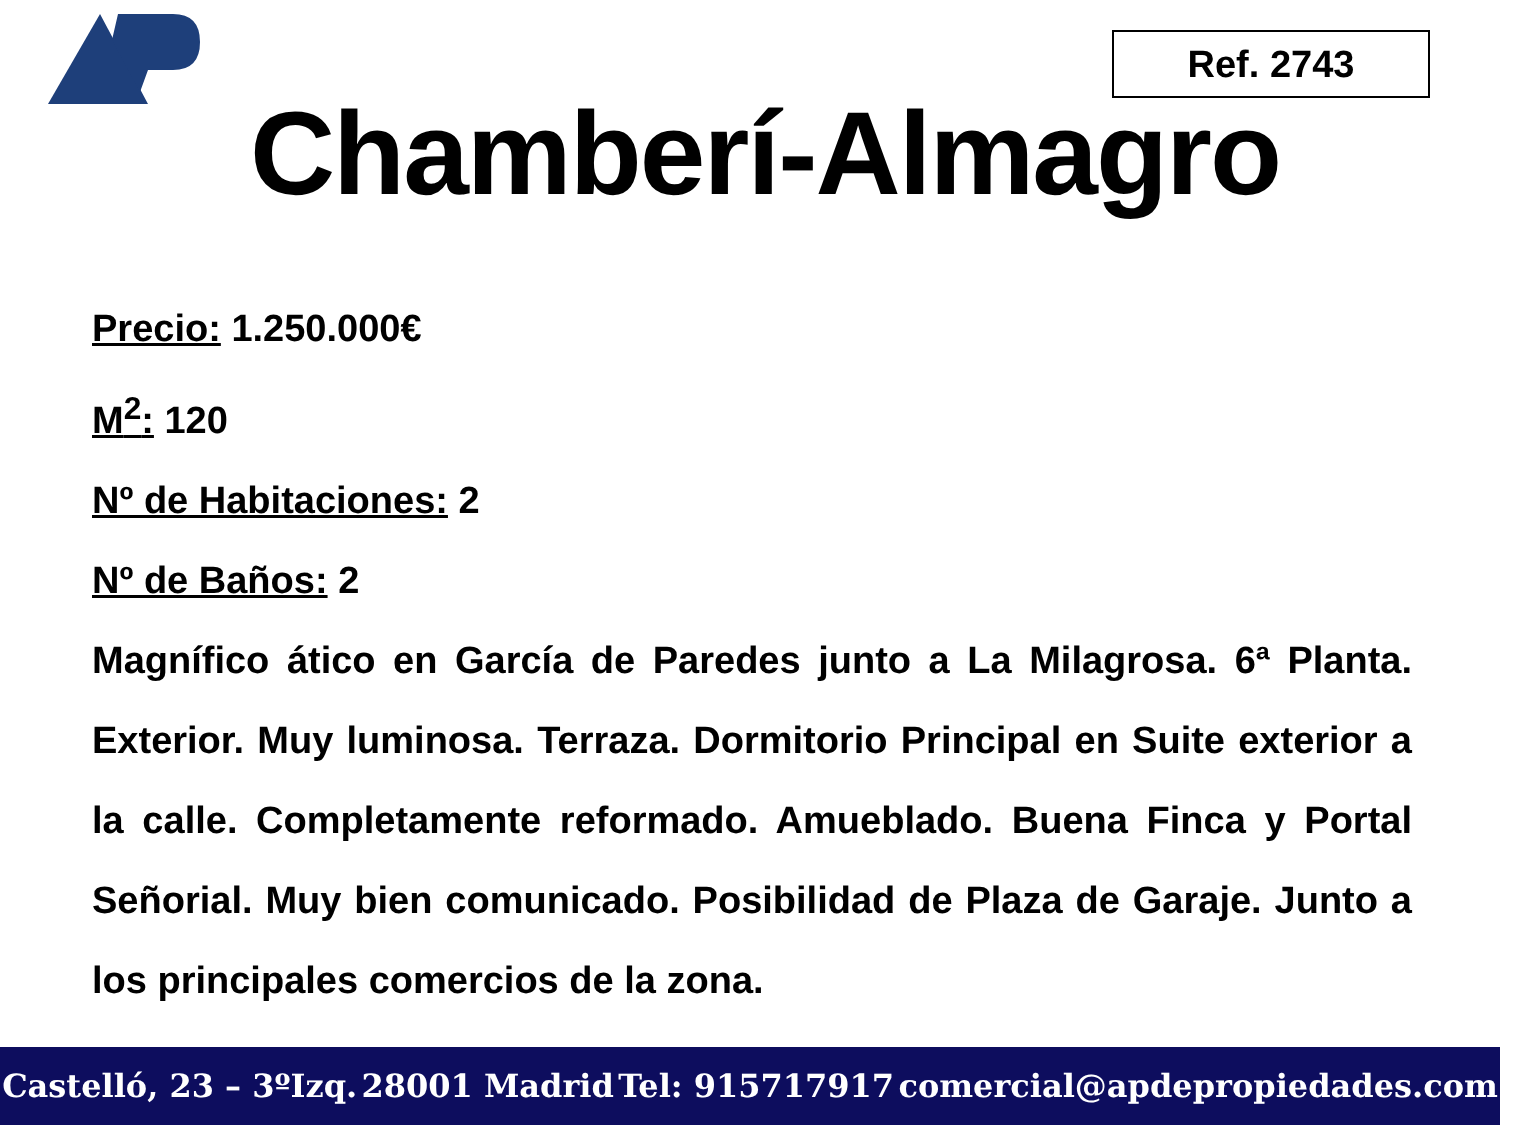Ref. 2743
Chamberí-Almagro
Precio: 1.250.000€
M<sup>2</sup>: 120
Nº de Habitaciones: 2
Nº de Baños: 2
Magnífico ático en García de Paredes junto a La Milagrosa. 6ª Planta. Exterior. Muy luminosa. Terraza. Dormitorio Principal en Suite exterior a la calle. Completamente reformado. Amueblado. Buena Finca y Portal Señorial. Muy bien comunicado. Posibilidad de Plaza de Garaje. Junto a los principales comercios de la zona.
Castelló, 23 – 3ºIzq. 28001 Madrid Tel: 915717917 comercial@apdepropiedades.com